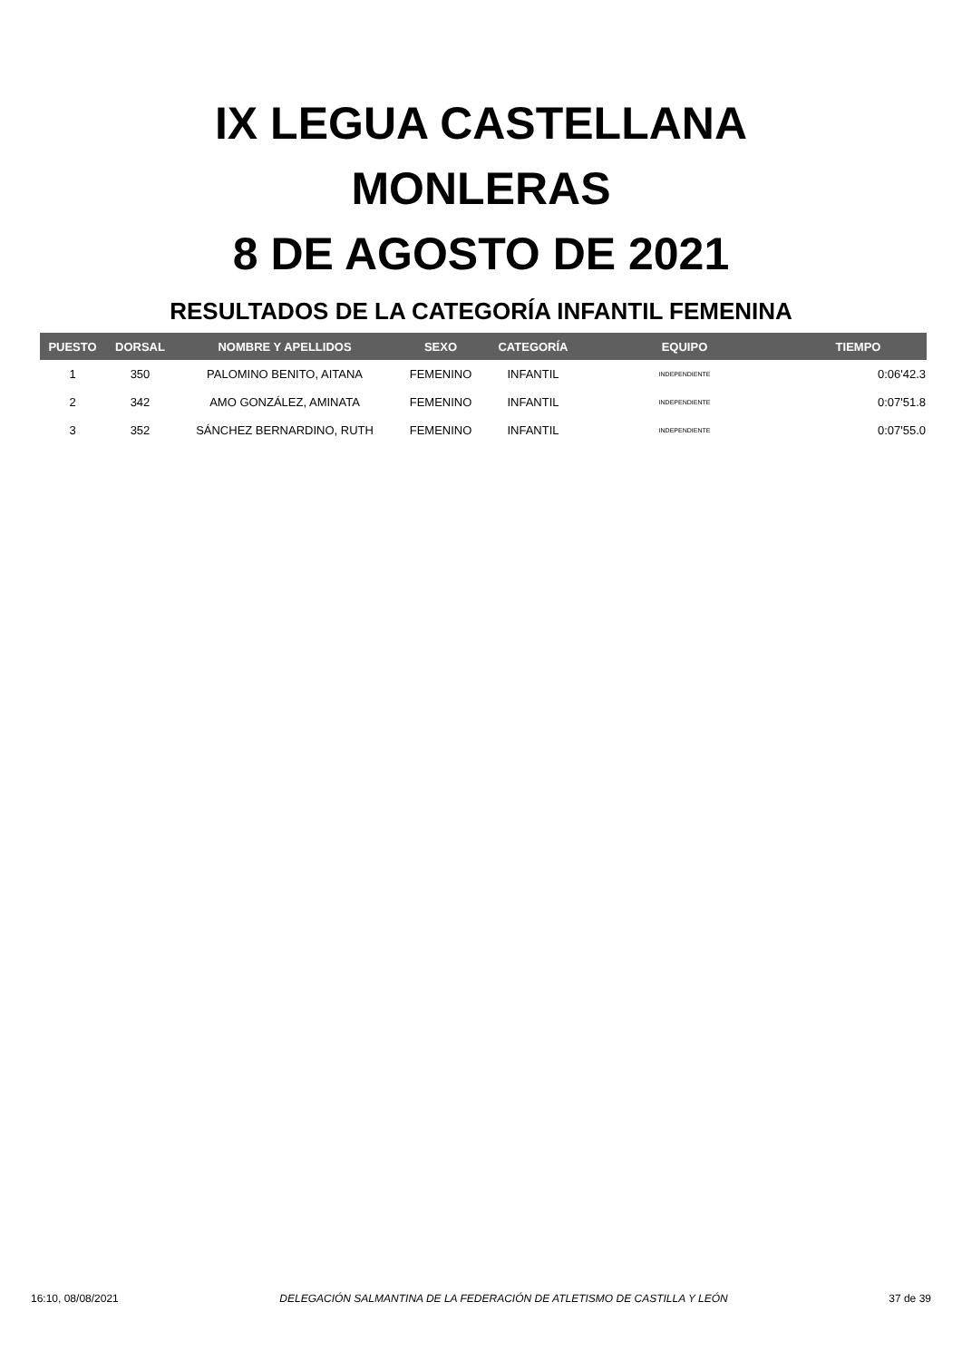IX LEGUA CASTELLANA
MONLERAS
8 DE AGOSTO DE 2021
RESULTADOS DE LA CATEGORÍA INFANTIL FEMENINA
| PUESTO | DORSAL | NOMBRE Y APELLIDOS | SEXO | CATEGORÍA | EQUIPO | TIEMPO |
| --- | --- | --- | --- | --- | --- | --- |
| 1 | 350 | PALOMINO BENITO, AITANA | FEMENINO | INFANTIL | INDEPENDIENTE | 0:06'42.3 |
| 2 | 342 | AMO GONZÁLEZ, AMINATA | FEMENINO | INFANTIL | INDEPENDIENTE | 0:07'51.8 |
| 3 | 352 | SÁNCHEZ BERNARDINO, RUTH | FEMENINO | INFANTIL | INDEPENDIENTE | 0:07'55.0 |
16:10, 08/08/2021 DELEGACIÓN SALMANTINA DE LA FEDERACIÓN DE ATLETISMO DE CASTILLA Y LEÓN 37 de 39